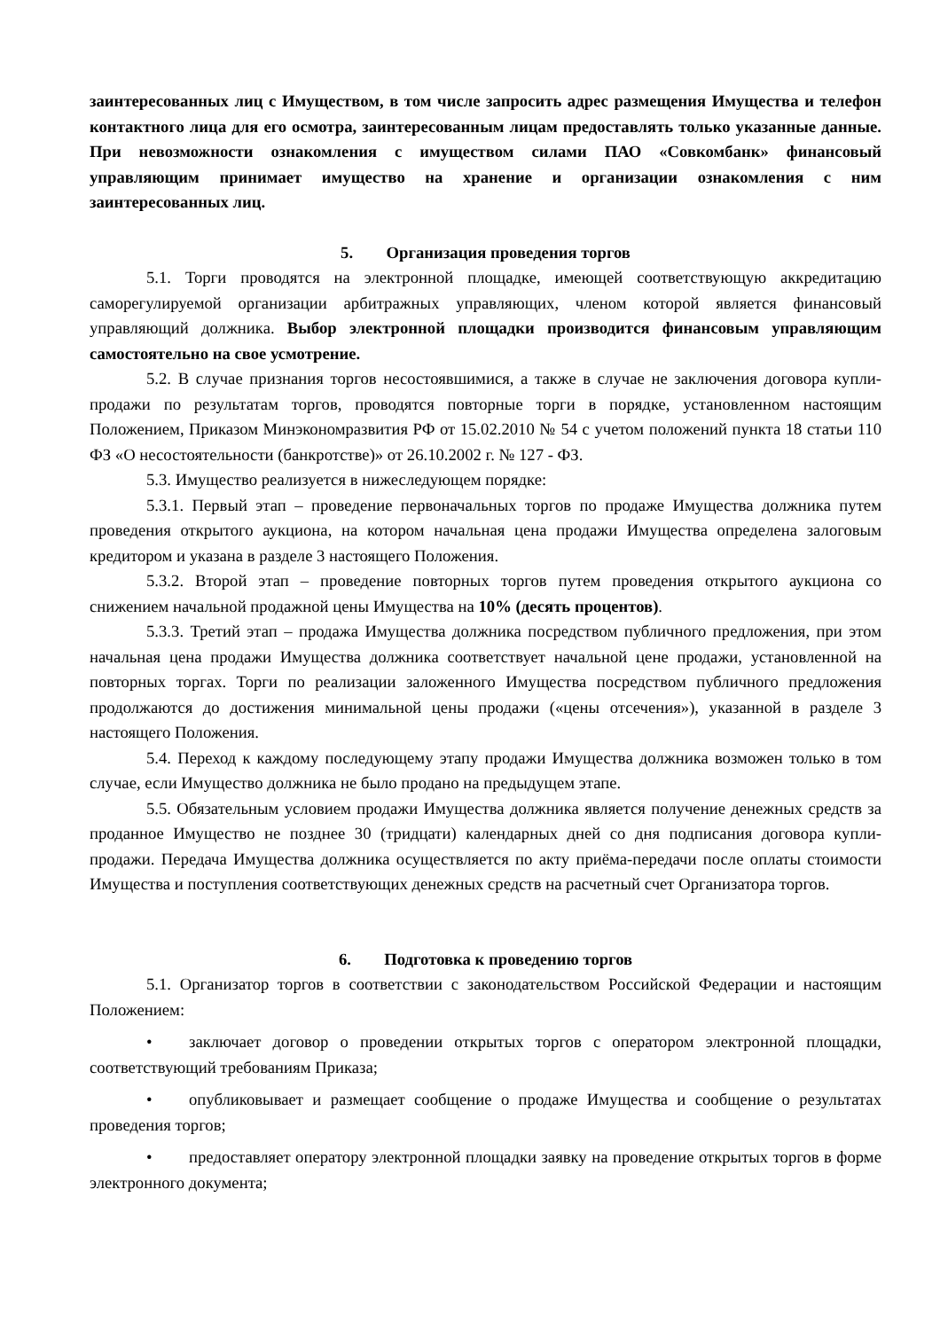заинтересованных лиц с Имуществом, в том числе запросить адрес размещения Имущества и телефон контактного лица для его осмотра, заинтересованным лицам предоставлять только указанные данные. При невозможности ознакомления с имуществом силами ПАО «Совкомбанк» финансовый управляющим принимает имущество на хранение и организации ознакомления с ним заинтересованных лиц.
5. Организация проведения торгов
5.1. Торги проводятся на электронной площадке, имеющей соответствующую аккредитацию саморегулируемой организации арбитражных управляющих, членом которой является финансовый управляющий должника. Выбор электронной площадки производится финансовым управляющим самостоятельно на свое усмотрение.
5.2. В случае признания торгов несостоявшимися, а также в случае не заключения договора купли-продажи по результатам торгов, проводятся повторные торги в порядке, установленном настоящим Положением, Приказом Минэкономразвития РФ от 15.02.2010 № 54 с учетом положений пункта 18 статьи 110 ФЗ «О несостоятельности (банкротстве)» от 26.10.2002 г. № 127 - ФЗ.
5.3. Имущество реализуется в нижеследующем порядке:
5.3.1. Первый этап – проведение первоначальных торгов по продаже Имущества должника путем проведения открытого аукциона, на котором начальная цена продажи Имущества определена залоговым кредитором и указана в разделе 3 настоящего Положения.
5.3.2. Второй этап – проведение повторных торгов путем проведения открытого аукциона со снижением начальной продажной цены Имущества на 10% (десять процентов).
5.3.3. Третий этап – продажа Имущества должника посредством публичного предложения, при этом начальная цена продажи Имущества должника соответствует начальной цене продажи, установленной на повторных торгах. Торги по реализации заложенного Имущества посредством публичного предложения продолжаются до достижения минимальной цены продажи («цены отсечения»), указанной в разделе 3 настоящего Положения.
5.4. Переход к каждому последующему этапу продажи Имущества должника возможен только в том случае, если Имущество должника не было продано на предыдущем этапе.
5.5. Обязательным условием продажи Имущества должника является получение денежных средств за проданное Имущество не позднее 30 (тридцати) календарных дней со дня подписания договора купли-продажи. Передача Имущества должника осуществляется по акту приёма-передачи после оплаты стоимости Имущества и поступления соответствующих денежных средств на расчетный счет Организатора торгов.
6. Подготовка к проведению торгов
5.1. Организатор торгов в соответствии с законодательством Российской Федерации и настоящим Положением:
• заключает договор о проведении открытых торгов с оператором электронной площадки, соответствующий требованиям Приказа;
• опубликовывает и размещает сообщение о продаже Имущества и сообщение о результатах проведения торгов;
• предоставляет оператору электронной площадки заявку на проведение открытых торгов в форме электронного документа;